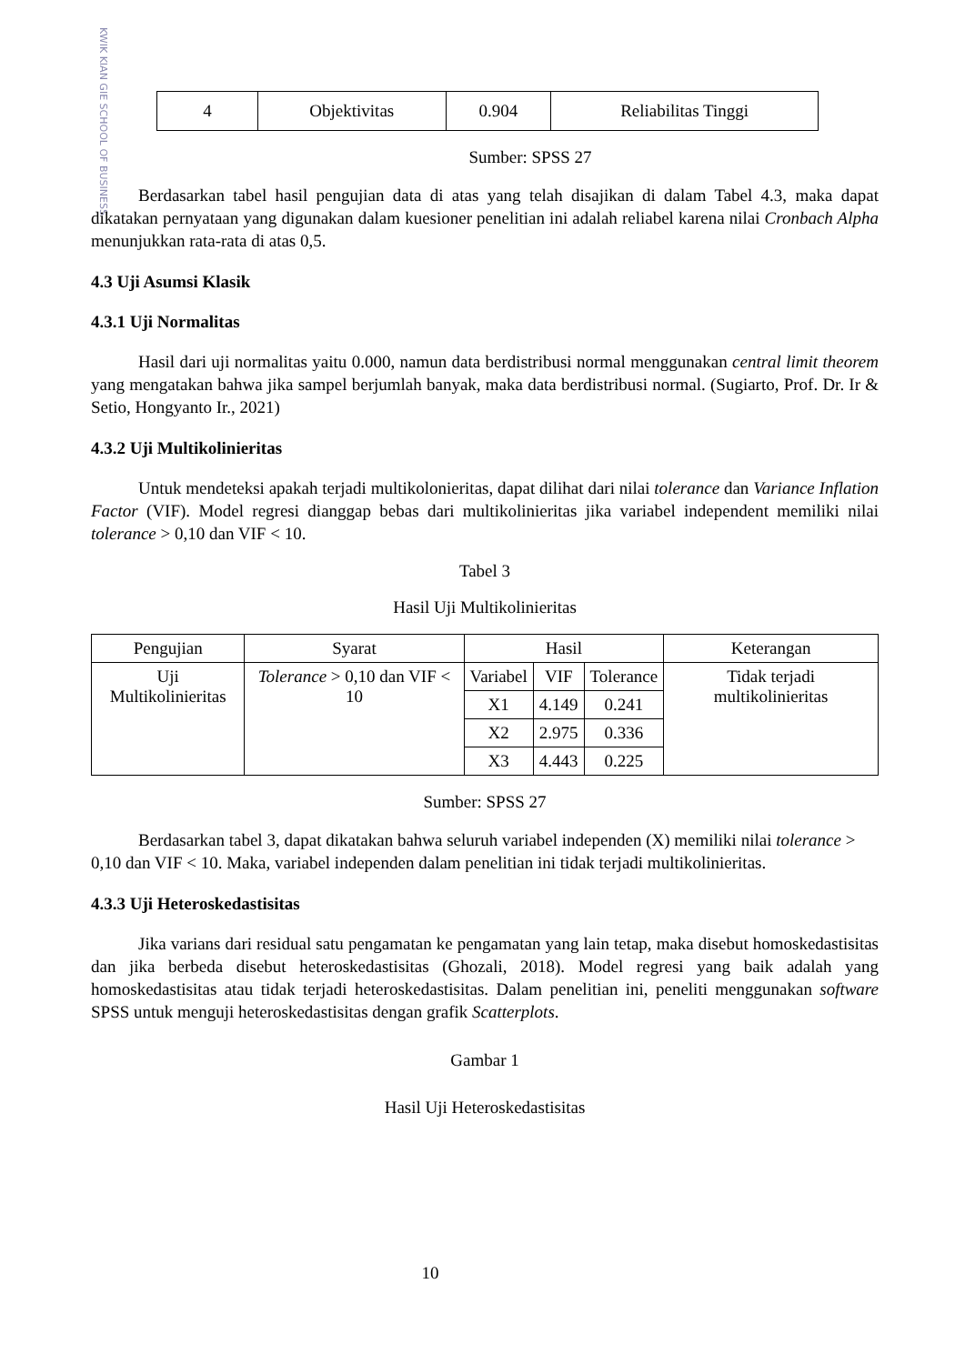KWIK KIAN GIE SCHOOL OF BUSINESS
| 4 | Objektivitas | 0.904 | Reliabilitas Tinggi |
Sumber: SPSS 27
Berdasarkan tabel hasil pengujian data di atas yang telah disajikan di dalam Tabel 4.3, maka dapat dikatakan pernyataan yang digunakan dalam kuesioner penelitian ini adalah reliabel karena nilai Cronbach Alpha menunjukkan rata-rata di atas 0,5.
4.3 Uji Asumsi Klasik
4.3.1 Uji Normalitas
Hasil dari uji normalitas yaitu 0.000, namun data berdistribusi normal menggunakan central limit theorem yang mengatakan bahwa jika sampel berjumlah banyak, maka data berdistribusi normal. (Sugiarto, Prof. Dr. Ir & Setio, Hongyanto Ir., 2021)
4.3.2 Uji Multikolinieritas
Untuk mendeteksi apakah terjadi multikolonieritas, dapat dilihat dari nilai tolerance dan Variance Inflation Factor (VIF). Model regresi dianggap bebas dari multikolinieritas jika variabel independent memiliki nilai tolerance > 0,10 dan VIF < 10.
Tabel 3
Hasil Uji Multikolinieritas
| Pengujian | Syarat | Hasil | | | Keterangan |
| --- | --- | --- | --- | --- | --- |
| Uji Multikolinieritas | Tolerance > 0,10 dan VIF < 10 | Variabel | VIF | Tolerance | Tidak terjadi multikolinieritas |
| | | X1 | 4.149 | 0.241 | |
| | | X2 | 2.975 | 0.336 | |
| | | X3 | 4.443 | 0.225 | |
Sumber: SPSS 27
Berdasarkan tabel 3, dapat dikatakan bahwa seluruh variabel independen (X) memiliki nilai tolerance > 0,10 dan VIF < 10. Maka, variabel independen dalam penelitian ini tidak terjadi multikolinieritas.
4.3.3 Uji Heteroskedastisitas
Jika varians dari residual satu pengamatan ke pengamatan yang lain tetap, maka disebut homoskedastisitas dan jika berbeda disebut heteroskedastisitas (Ghozali, 2018). Model regresi yang baik adalah yang homoskedastisitas atau tidak terjadi heteroskedastisitas. Dalam penelitian ini, peneliti menggunakan software SPSS untuk menguji heteroskedastisitas dengan grafik Scatterplots.
Gambar 1
Hasil Uji Heteroskedastisitas
10